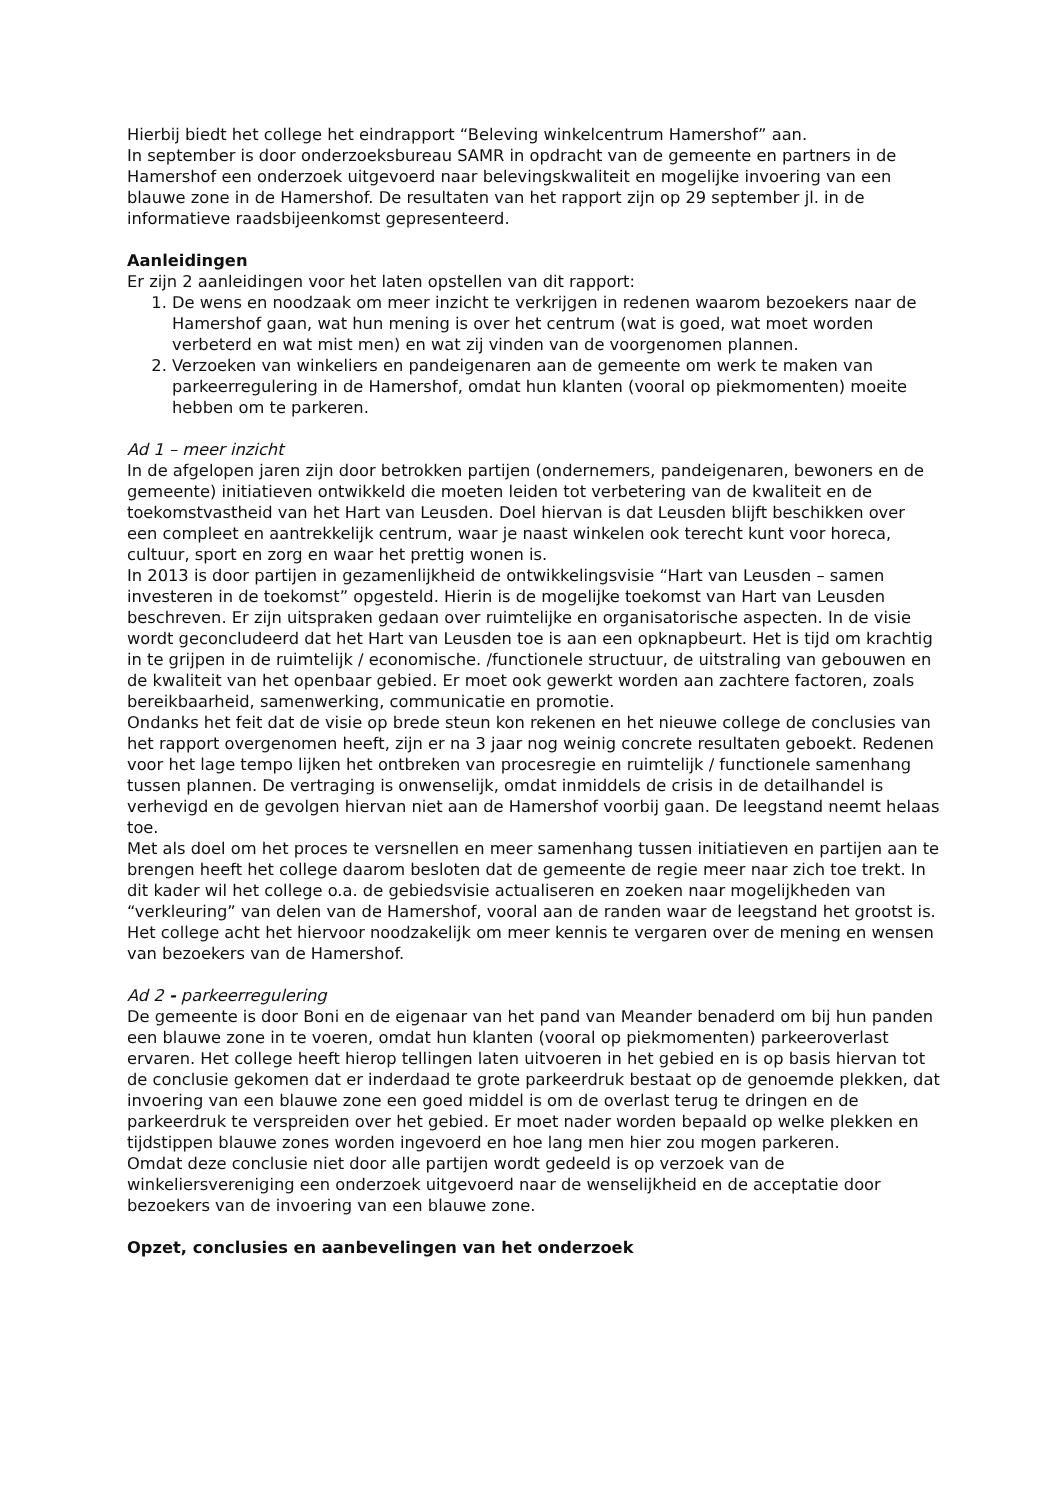Hierbij biedt het college het eindrapport “Beleving winkelcentrum Hamershof” aan.
In september is door onderzoeksbureau SAMR in opdracht van de gemeente en partners in de Hamershof een onderzoek uitgevoerd naar belevingskwaliteit en mogelijke invoering van een blauwe zone in de Hamershof. De resultaten van het rapport zijn op 29 september jl. in de informatieve raadsbijeenkomst gepresenteerd.
Aanleidingen
Er zijn 2 aanleidingen voor het laten opstellen van dit rapport:
1. De wens en noodzaak om meer inzicht te verkrijgen in redenen waarom bezoekers naar de Hamershof gaan, wat hun mening is over het centrum (wat is goed, wat moet worden verbeterd en wat mist men) en wat zij vinden van de voorgenomen plannen.
2. Verzoeken van winkeliers en pandeigenaren aan de gemeente om werk te maken van parkeerregulering in de Hamershof, omdat hun klanten (vooral op piekmomenten) moeite hebben om te parkeren.
Ad 1 – meer inzicht
In de afgelopen jaren zijn door betrokken partijen (ondernemers, pandeigenaren, bewoners en de gemeente) initiatieven ontwikkeld die moeten leiden tot verbetering van de kwaliteit en de toekomstvastheid van het Hart van Leusden. Doel hiervan is dat Leusden blijft beschikken over een compleet en aantrekkelijk centrum, waar je naast winkelen ook terecht kunt voor horeca, cultuur, sport en zorg en waar het prettig wonen is.
In 2013 is door partijen in gezamenlijkheid de ontwikkelingsvisie “Hart van Leusden – samen investeren in de toekomst” opgesteld. Hierin is de mogelijke toekomst van Hart van Leusden beschreven. Er zijn uitspraken gedaan over ruimtelijke en organisatorische aspecten. In de visie wordt geconcludeerd dat het Hart van Leusden toe is aan een opknapbeurt. Het is tijd om krachtig in te grijpen in de ruimtelijk / economische. /functionele structuur, de uitstraling van gebouwen en de kwaliteit van het openbaar gebied. Er moet ook gewerkt worden aan zachtere factoren, zoals bereikbaarheid, samenwerking, communicatie en promotie.
Ondanks het feit dat de visie op brede steun kon rekenen en het nieuwe college de conclusies van het rapport overgenomen heeft, zijn er na 3 jaar nog weinig concrete resultaten geboekt. Redenen voor het lage tempo lijken het ontbreken van procesregie en ruimtelijk / functionele samenhang tussen plannen. De vertraging is onwenselijk, omdat inmiddels de crisis in de detailhandel is verhevigd en de gevolgen hiervan niet aan de Hamershof voorbij gaan. De leegstand neemt helaas toe.
Met als doel om het proces te versnellen en meer samenhang tussen initiatieven en partijen aan te brengen heeft het college daarom besloten dat de gemeente de regie meer naar zich toe trekt. In dit kader wil het college o.a. de gebiedsvisie actualiseren en zoeken naar mogelijkheden van “verkleuring” van delen van de Hamershof, vooral aan de randen waar de leegstand het grootst is. Het college acht het hiervoor noodzakelijk om meer kennis te vergaren over de mening en wensen van bezoekers van de Hamershof.
Ad 2 - parkeerregulering
De gemeente is door Boni en de eigenaar van het pand van Meander benaderd om bij hun panden een blauwe zone in te voeren, omdat hun klanten (vooral op piekmomenten) parkeeroverlast ervaren. Het college heeft hierop tellingen laten uitvoeren in het gebied en is op basis hiervan tot de conclusie gekomen dat er inderdaad te grote parkeerdruk bestaat op de genoemde plekken, dat invoering van een blauwe zone een goed middel is om de overlast terug te dringen en de parkeerdruk te verspreiden over het gebied. Er moet nader worden bepaald op welke plekken en tijdstippen blauwe zones worden ingevoerd en hoe lang men hier zou mogen parkeren.
Omdat deze conclusie niet door alle partijen wordt gedeeld is op verzoek van de winkeliersvereniging een onderzoek uitgevoerd naar de wenselijkheid en de acceptatie door bezoekers van de invoering van een blauwe zone.
Opzet, conclusies en aanbevelingen van het onderzoek